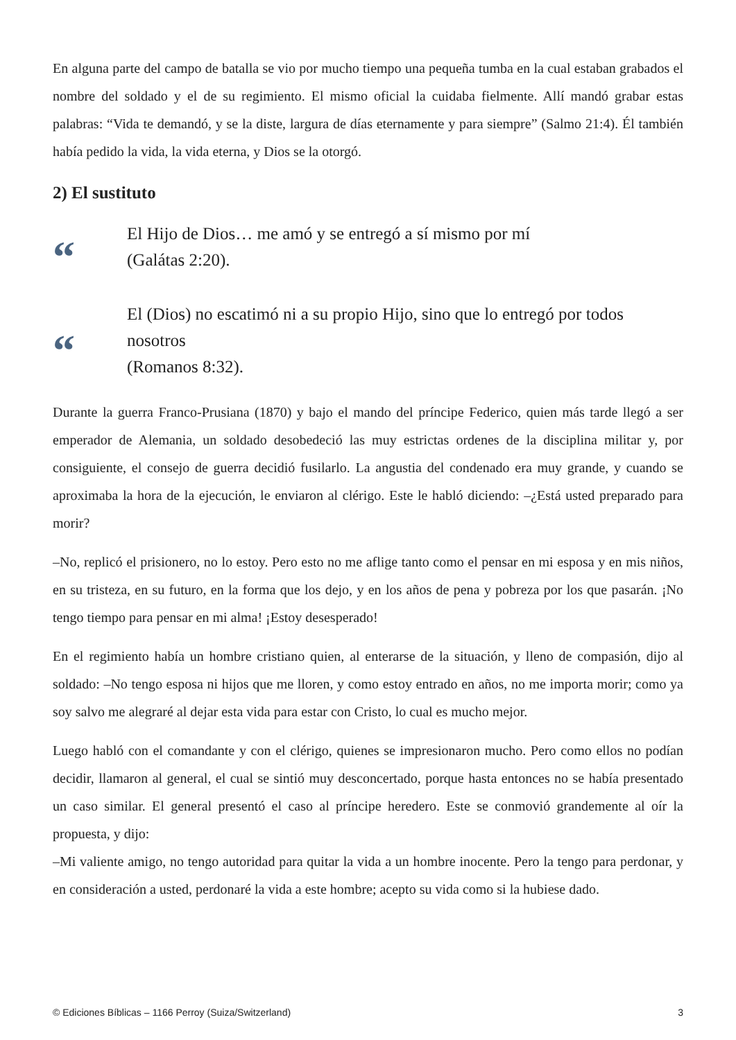En alguna parte del campo de batalla se vio por mucho tiempo una pequeña tumba en la cual estaban grabados el nombre del soldado y el de su regimiento. El mismo oficial la cuidaba fielmente. Allí mandó grabar estas palabras: “Vida te demandó, y se la diste, largura de días eternamente y para siempre” (Salmo 21:4). Él también había pedido la vida, la vida eterna, y Dios se la otorgó.
2) El sustituto
“
El Hijo de Dios… me amó y se entregó a sí mismo por mí
(Galátas 2:20).
“
El (Dios) no escatimó ni a su propio Hijo, sino que lo entregó por todos nosotros
(Romanos 8:32).
Durante la guerra Franco-Prusiana (1870) y bajo el mando del príncipe Federico, quien más tarde llegó a ser emperador de Alemania, un soldado desobedeció las muy estrictas ordenes de la disciplina militar y, por consiguiente, el consejo de guerra decidió fusilarlo. La angustia del condenado era muy grande, y cuando se aproximaba la hora de la ejecución, le enviaron al clérigo. Este le habló diciendo: –¿Está usted preparado para morir?
–No, replicó el prisionero, no lo estoy. Pero esto no me aflige tanto como el pensar en mi esposa y en mis niños, en su tristeza, en su futuro, en la forma que los dejo, y en los años de pena y pobreza por los que pasarán. ¡No tengo tiempo para pensar en mi alma! ¡Estoy desesperado!
En el regimiento había un hombre cristiano quien, al enterarse de la situación, y lleno de compasión, dijo al soldado: –No tengo esposa ni hijos que me lloren, y como estoy entrado en años, no me importa morir; como ya soy salvo me alegraré al dejar esta vida para estar con Cristo, lo cual es mucho mejor.
Luego habló con el comandante y con el clérigo, quienes se impresionaron mucho. Pero como ellos no podían decidir, llamaron al general, el cual se sintió muy desconcertado, porque hasta entonces no se había presentado un caso similar. El general presentó el caso al príncipe heredero. Este se conmovió grandemente al oír la propuesta, y dijo:
–Mi valiente amigo, no tengo autoridad para quitar la vida a un hombre inocente. Pero la tengo para perdonar, y en consideración a usted, perdonaré la vida a este hombre; acepto su vida como si la hubiese dado.
© Ediciones Bíblicas – 1166 Perroy (Suiza/Switzerland) 3